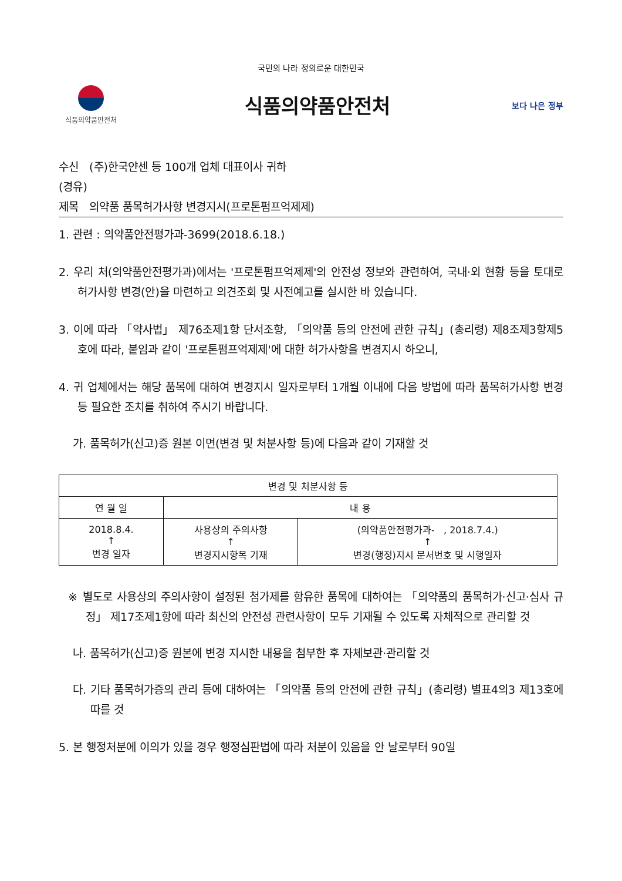국민의 나라 정의로운 대한민국
식품의약품안전처
식품의약품안전처
보다 나은 정부
수신 (주)한국얀센 등 100개 업체 대표이사 귀하
(경유)
제목 의약품 품목허가사항 변경지시(프로톤펌프억제제)
1. 관련 : 의약품안전평가과-3699(2018.6.18.)
2. 우리 처(의약품안전평가과)에서는 '프로톤펌프억제제'의 안전성 정보와 관련하여, 국내·외 현황 등을 토대로 허가사항 변경(안)을 마련하고 의견조회 및 사전예고를 실시한 바 있습니다.
3. 이에 따라 「약사법」 제76조제1항 단서조항, 「의약품 등의 안전에 관한 규칙」(총리령) 제8조제3항제5호에 따라, 붙임과 같이 '프로톤펌프억제제'에 대한 허가사항을 변경지시 하오니,
4. 귀 업체에서는 해당 품목에 대하여 변경지시 일자로부터 1개월 이내에 다음 방법에 따라 품목허가사항 변경 등 필요한 조치를 취하여 주시기 바랍니다.
가. 품목허가(신고)증 원본 이면(변경 및 처분사항 등)에 다음과 같이 기재할 것
| 변경 및 처분사항 등 | | |
| --- | --- | --- |
| 연 월 일 | 내 용 | |
| 2018.8.4. ↑ 변경 일자 | 사용상의 주의사항 ↑ 변경지시항목 기재 | (의약품안전평가과- , 2018.7.4.) ↑ 변경(행정)지시 문서번호 및 시행일자 |
※ 별도로 사용상의 주의사항이 설정된 첨가제를 함유한 품목에 대하여는 「의약품의 품목허가·신고·심사 규정」 제17조제1항에 따라 최신의 안전성 관련사항이 모두 기재될 수 있도록 자체적으로 관리할 것
나. 품목허가(신고)증 원본에 변경 지시한 내용을 첨부한 후 자체보관·관리할 것
다. 기타 품목허가증의 관리 등에 대하여는 「의약품 등의 안전에 관한 규칙」(총리령) 별표4의3 제13호에 따를 것
5. 본 행정처분에 이의가 있을 경우 행정심판법에 따라 처분이 있음을 안 날로부터 90일